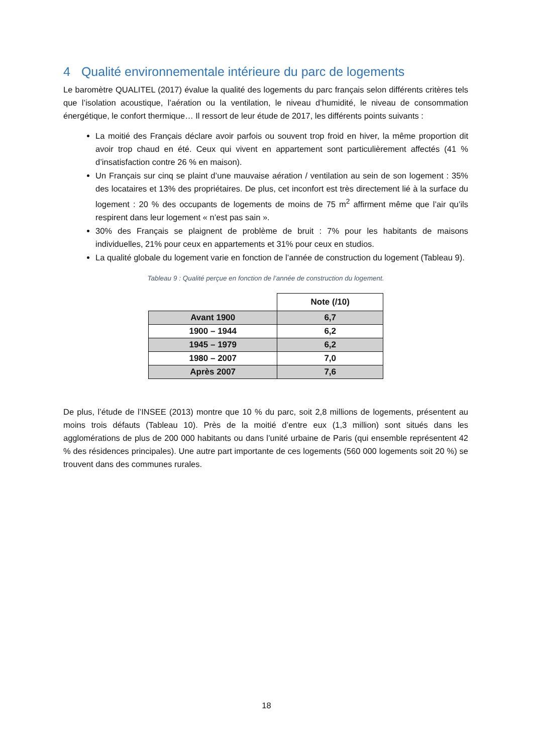4 Qualité environnementale intérieure du parc de logements
Le baromètre QUALITEL (2017) évalue la qualité des logements du parc français selon différents critères tels que l’isolation acoustique, l’aération ou la ventilation, le niveau d’humidité, le niveau de consommation énergétique, le confort thermique… Il ressort de leur étude de 2017, les différents points suivants :
La moitié des Français déclare avoir parfois ou souvent trop froid en hiver, la même proportion dit avoir trop chaud en été. Ceux qui vivent en appartement sont particulièrement affectés (41 % d’insatisfaction contre 26 % en maison).
Un Français sur cinq se plaint d’une mauvaise aération / ventilation au sein de son logement : 35% des locataires et 13% des propriétaires. De plus, cet inconfort est très directement lié à la surface du logement : 20 % des occupants de logements de moins de 75 m<sup>2</sup> affirment même que l’air qu’ils respirent dans leur logement « n’est pas sain ».
30% des Français se plaignent de problème de bruit : 7% pour les habitants de maisons individuelles, 21% pour ceux en appartements et 31% pour ceux en studios.
La qualité globale du logement varie en fonction de l’année de construction du logement (Tableau 9).
Tableau 9 : Qualité perçue en fonction de l’année de construction du logement.
| | Note (/10) |
| --- | --- |
| Avant 1900 | 6,7 |
| 1900 – 1944 | 6,2 |
| 1945 – 1979 | 6,2 |
| 1980 – 2007 | 7,0 |
| Après 2007 | 7,6 |
De plus, l’étude de l’INSEE (2013) montre que 10 % du parc, soit 2,8 millions de logements, présentent au moins trois défauts (Tableau 10). Près de la moitié d’entre eux (1,3 million) sont situés dans les agglomérations de plus de 200 000 habitants ou dans l’unité urbaine de Paris (qui ensemble représentent 42 % des résidences principales). Une autre part importante de ces logements (560 000 logements soit 20 %) se trouvent dans des communes rurales.
18